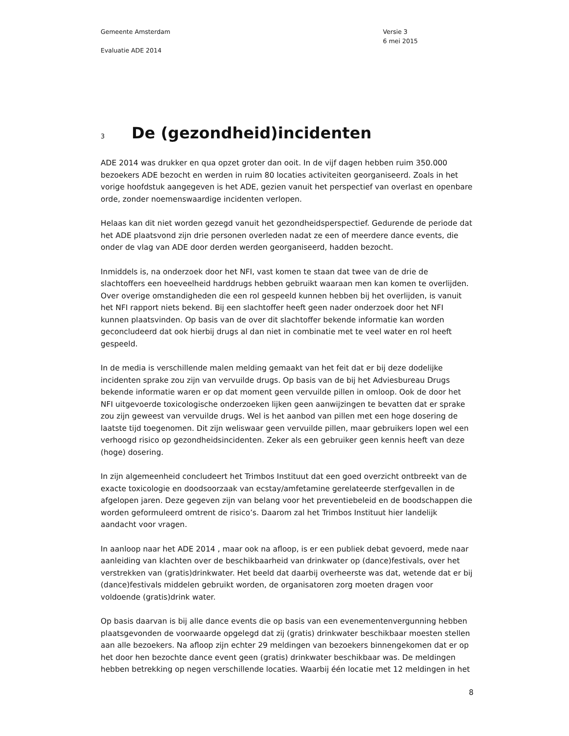Gemeente Amsterdam
Evaluatie ADE 2014
Versie 3
6 mei 2015
3 De (gezondheid)incidenten
ADE 2014 was drukker en qua opzet groter dan ooit. In de vijf dagen hebben ruim 350.000 bezoekers ADE bezocht en werden in ruim 80 locaties activiteiten georganiseerd. Zoals in het vorige hoofdstuk aangegeven is het ADE, gezien vanuit het perspectief van overlast en openbare orde, zonder noemenswaardige incidenten verlopen.
Helaas kan dit niet worden gezegd vanuit het gezondheidsperspectief. Gedurende de periode dat het ADE plaatsvond zijn drie personen overleden nadat ze een of meerdere dance events, die onder de vlag van ADE door derden werden georganiseerd, hadden bezocht.
Inmiddels is, na onderzoek door het NFI, vast komen te staan dat twee van de drie de slachtoffers een hoeveelheid harddrugs hebben gebruikt waaraan men kan komen te overlijden. Over overige omstandigheden die een rol gespeeld kunnen hebben bij het overlijden, is vanuit het NFI rapport niets bekend. Bij een slachtoffer heeft geen nader onderzoek door het NFI kunnen plaatsvinden. Op basis van de over dit slachtoffer bekende informatie kan worden geconcludeerd dat ook hierbij drugs al dan niet in combinatie met te veel water en rol heeft gespeeld.
In de media is verschillende malen melding gemaakt van het feit dat er bij deze dodelijke incidenten sprake zou zijn van vervuilde drugs. Op basis van de bij het Adviesbureau Drugs bekende informatie waren er op dat moment geen vervuilde pillen in omloop. Ook de door het NFI uitgevoerde toxicologische onderzoeken lijken geen aanwijzingen te bevatten dat er sprake zou zijn geweest van vervuilde drugs. Wel is het aanbod van pillen met een hoge dosering de laatste tijd toegenomen. Dit zijn weliswaar geen vervuilde pillen, maar gebruikers lopen wel een verhoogd risico op gezondheidsincidenten. Zeker als een gebruiker geen kennis heeft van deze (hoge) dosering.
In zijn algemeenheid concludeert het Trimbos Instituut dat een goed overzicht ontbreekt van de exacte toxicologie en doodsoorzaak van ecstay/amfetamine gerelateerde sterfgevallen in de afgelopen jaren. Deze gegeven zijn van belang voor het preventiebeleid en de boodschappen die worden geformuleerd omtrent de risico’s. Daarom zal het Trimbos Instituut hier landelijk aandacht voor vragen.
In aanloop naar het ADE 2014 , maar ook na afloop, is er een publiek debat gevoerd, mede naar aanleiding van klachten over de beschikbaarheid van drinkwater op (dance)festivals, over het verstrekken van (gratis)drinkwater. Het beeld dat daarbij overheerste was dat, wetende dat er bij (dance)festivals middelen gebruikt worden, de organisatoren zorg moeten dragen voor voldoende (gratis)drink water.
Op basis daarvan is bij alle dance events die op basis van een evenementenvergunning hebben plaatsgevonden de voorwaarde opgelegd dat zij (gratis) drinkwater beschikbaar moesten stellen aan alle bezoekers. Na afloop zijn echter 29 meldingen van bezoekers binnengekomen dat er op het door hen bezochte dance event geen (gratis) drinkwater beschikbaar was. De meldingen hebben betrekking op negen verschillende locaties. Waarbij één locatie met 12 meldingen in het
8